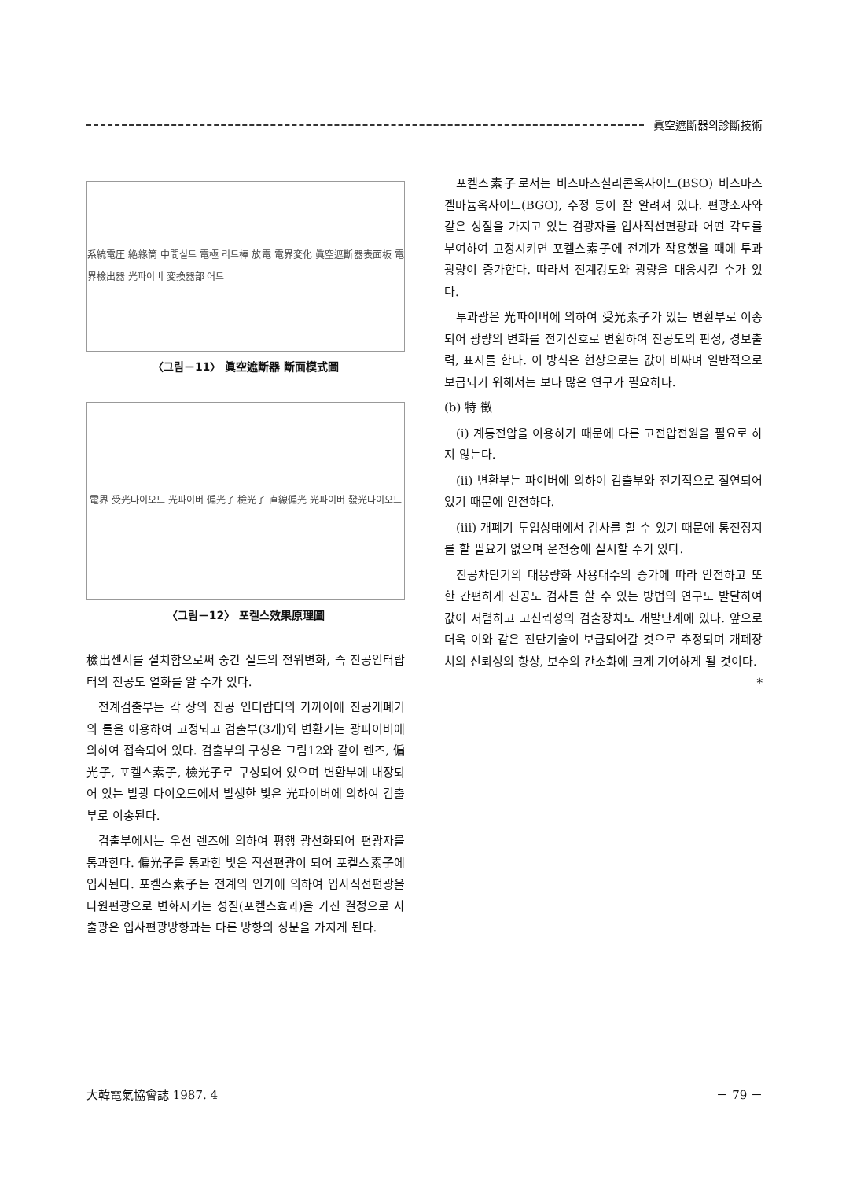眞空遮斷器의診斷技術
系統電圧 絶緣筒 中間실드 電極 리드棒 放電 電界変化 眞空遮斷器表面板 電界檢出器 光파이버 変換器部 어드
〈그림－11〉 眞空遮斷器 斷面模式圖
電界 受光다이오드 光파이버 偏光子 檢光子 直線偏光 光파이버 發光다이오드
〈그림－12〉 포켈스效果原理圖
檢出센서를 설치함으로써 중간 실드의 전위변화, 즉 진공인터랍터의 진공도 열화를 알 수가 있다.
전계검출부는 각 상의 진공 인터랍터의 가까이에 진공개폐기의 틀을 이용하여 고정되고 검출부(3개)와 변환기는 광파이버에 의하여 접속되어 있다. 검출부의 구성은 그림12와 같이 렌즈, 偏光子, 포켈스素子, 檢光子로 구성되어 있으며 변환부에 내장되어 있는 발광 다이오드에서 발생한 빛은 光파이버에 의하여 검출부로 이송된다.
검출부에서는 우선 렌즈에 의하여 평행 광선화되어 편광자를 통과한다. 偏光子를 통과한 빛은 직선편광이 되어 포켈스素子에 입사된다. 포켈스素子는 전계의 인가에 의하여 입사직선편광을 타원편광으로 변화시키는 성질(포켈스효과)을 가진 결정으로 사출광은 입사편광방향과는 다른 방향의 성분을 가지게 된다.
포켈스素子로서는 비스마스실리콘옥사이드(BSO) 비스마스겔마늄옥사이드(BGO), 수정 등이 잘 알려져 있다. 편광소자와 같은 성질을 가지고 있는 검광자를 입사직선편광과 어떤 각도를 부여하여 고정시키면 포켈스素子에 전계가 작용했을 때에 투과광량이 증가한다. 따라서 전계강도와 광량을 대응시킬 수가 있다.
투과광은 光파이버에 의하여 受光素子가 있는 변환부로 이송되어 광량의 변화를 전기신호로 변환하여 진공도의 판정, 경보출력, 표시를 한다. 이 방식은 현상으로는 값이 비싸며 일반적으로 보급되기 위해서는 보다 많은 연구가 필요하다.
(b) 特 徵
(i) 계통전압을 이용하기 때문에 다른 고전압전원을 필요로 하지 않는다.
(ii) 변환부는 파이버에 의하여 검출부와 전기적으로 절연되어 있기 때문에 안전하다.
(iii) 개폐기 투입상태에서 검사를 할 수 있기 때문에 통전정지를 할 필요가 없으며 운전중에 실시할 수가 있다.
진공차단기의 대용량화 사용대수의 증가에 따라 안전하고 또한 간편하게 진공도 검사를 할 수 있는 방법의 연구도 발달하여 값이 저렴하고 고신뢰성의 검출장치도 개발단계에 있다. 앞으로 더욱 이와 같은 진단기술이 보급되어갈 것으로 추정되며 개폐장치의 신뢰성의 향상, 보수의 간소화에 크게 기여하게 될 것이다. *
大韓電氣協會誌 1987. 4 － 79 －